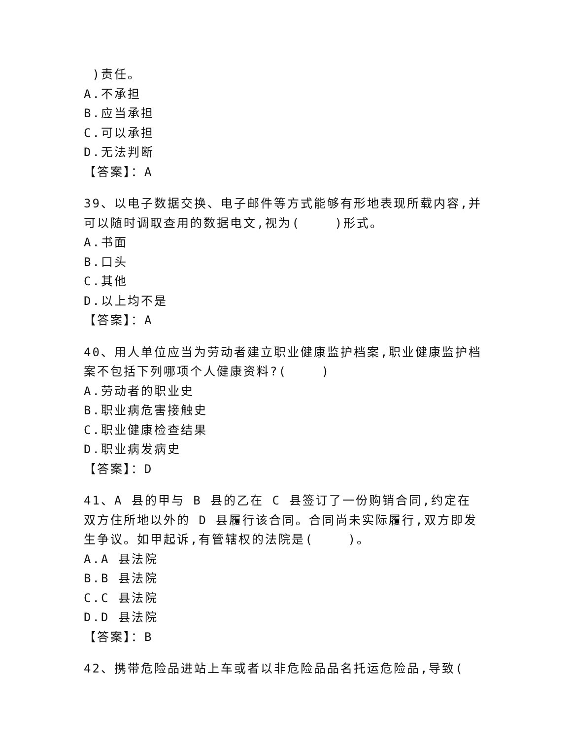)责任。
A.不承担
B.应当承担
C.可以承担
D.无法判断
【答案】：A
39、以电子数据交换、电子邮件等方式能够有形地表现所载内容,并可以随时调取查用的数据电文,视为( )形式。
A.书面
B.口头
C.其他
D.以上均不是
【答案】：A
40、用人单位应当为劳动者建立职业健康监护档案,职业健康监护档案不包括下列哪项个人健康资料?( )
A.劳动者的职业史
B.职业病危害接触史
C.职业健康检查结果
D.职业病发病史
【答案】：D
41、A 县的甲与 B 县的乙在 C 县签订了一份购销合同,约定在双方住所地以外的 D 县履行该合同。合同尚未实际履行,双方即发生争议。如甲起诉,有管辖权的法院是( )。
A.A 县法院
B.B 县法院
C.C 县法院
D.D 县法院
【答案】：B
42、携带危险品进站上车或者以非危险品品名托运危险品,导致(